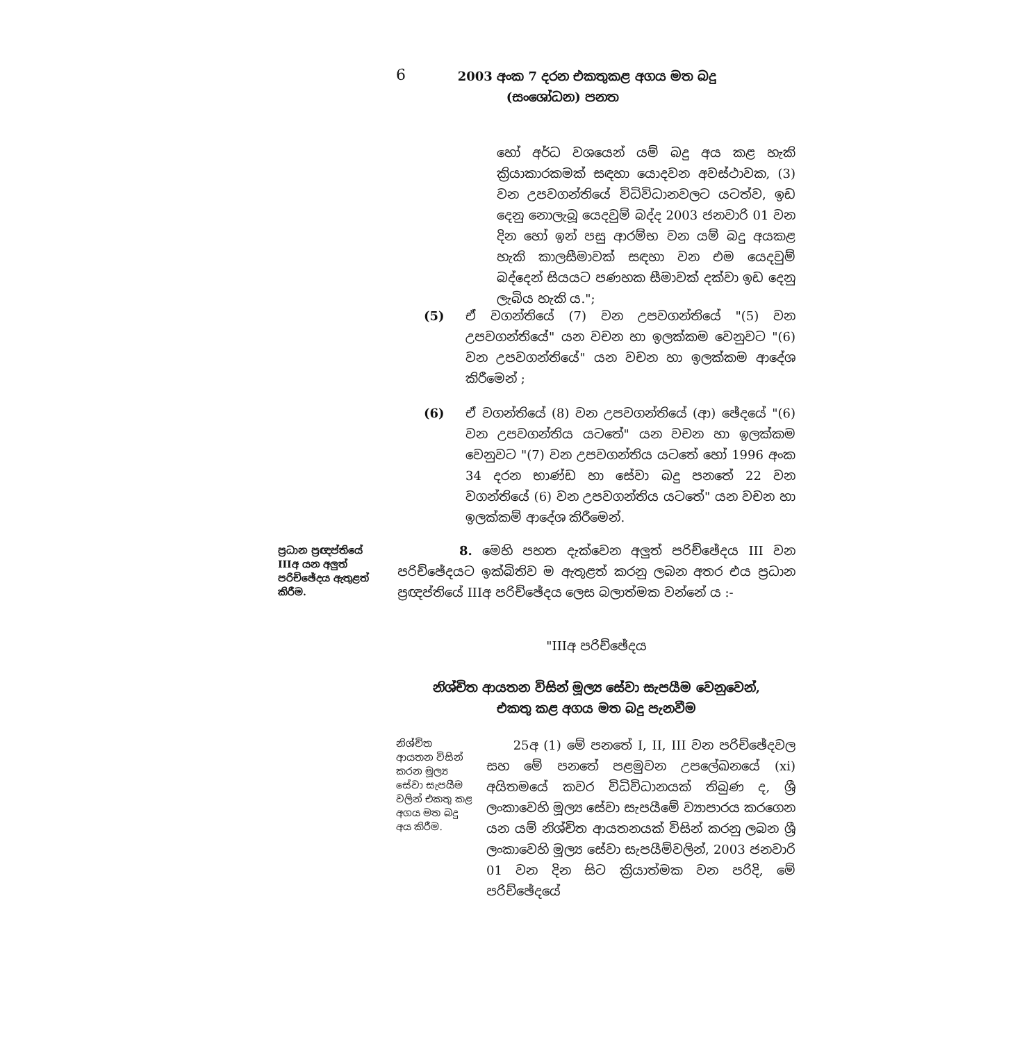6
2003 අංක 7 දරන එකතුකළ අගය මත බදු
(සංශෝධන) පනත
හෝ අර්ධ වශයෙන් යම් බදු අය කළ හැකි ක්‍රියාකාරකමක් සඳහා යොදවන අවස්ථාවක, (3) වන උපවගන්තියේ විධිවිධානවලට යටත්ව, ඉඩ දෙනු නොලැබූ යෙදවුම් බද්ද 2003 ජනවාරි 01 වන දින හෝ ඉන් පසු ආරම්භ වන යම් බදු අයකළ හැකි කාලසීමාවක් සඳහා වන එම යෙදවුම් බද්දෙන් සියයට පණහක සීමාවක් දක්වා ඉඩ දෙනු ලැබිය හැකි ය.";
(5) ඒ වගන්තියේ (7) වන උපවගන්තියේ "(5) වන උපවගන්තියේ" යන වචන හා ඉලක්කම වෙනුවට "(6) වන උපවගන්තියේ" යන වචන හා ඉලක්කම ආදේශ කිරීමෙන් ;
(6) ඒ වගන්තියේ (8) වන උපවගන්තියේ (ආ) ඡේදයේ "(6) වන උපවගන්තිය යටතේ" යන වචන හා ඉලක්කම වෙනුවට "(7) වන උපවගන්තිය යටතේ හෝ 1996 අංක 34 දරන භාණ්ඩ හා සේවා බදු පනතේ 22 වන වගන්තියේ (6) වන උපවගන්තිය යටතේ" යන වචන හා ඉලක්කම් ආදේශ කිරීමෙන්.
ප්‍රධාන ප්‍රඥප්තියේ IIIඅ යන අලුත් පරිච්ඡේදය ඇතුළත් කිරීම.
8. මෙහි පහත දැක්වෙන අලුත් පරිච්ඡේදය III වන පරිච්ඡේදයට ඉක්බිතිව ම ඇතුළත් කරනු ලබන අතර එය ප්‍රධාන ප්‍රඥප්තියේ IIIඅ පරිච්ඡේදය ලෙස බලාත්මක වන්නේ ය :-
"IIIඅ පරිච්ඡේදය
නිශ්චිත ආයතන විසින් මූල්‍ය සේවා සැපයීම වෙනුවෙන්,
එකතු කළ අගය මත බදු පැනවීම
නිශ්චිත ආයතන විසින් කරන මූල්‍ය සේවා සැපයීම වලින් එකතු කළ අගය මත බදු අය කිරීම.
25අ (1) මේ පනතේ I, II, III වන පරිච්ඡේදවල සහ මේ පනතේ පළමුවන උපලේඛනයේ (xi) අයිතමයේ කවර විධිවිධානයක් තිබුණ ද, ශ්‍රී ලංකාවෙහි මූල්‍ය සේවා සැපයීමේ ව්‍යාපාරය කරගෙන යන යම් නිශ්චිත ආයතනයක් විසින් කරනු ලබන ශ්‍රී ලංකාවෙහි මූල්‍ය සේවා සැපයීම්වලින්, 2003 ජනවාරි 01 වන දින සිට ක්‍රියාත්මක වන පරිදි, මේ පරිච්ඡේදයේ